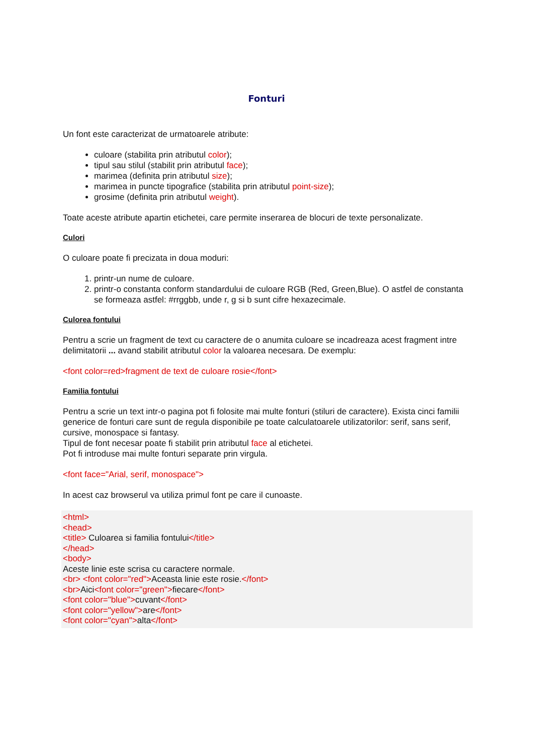Fonturi
Un font este caracterizat de urmatoarele atribute:
culoare (stabilita prin atributul color);
tipul sau stilul (stabilit prin atributul face);
marimea (definita prin atributul size);
marimea in puncte tipografice (stabilita prin atributul point-size);
grosime (definita prin atributul weight).
Toate aceste atribute apartin etichetei, care permite inserarea de blocuri de texte personalizate.
Culori
O culoare poate fi precizata in doua moduri:
1. printr-un nume de culoare.
2. printr-o constanta conform standardului de culoare RGB (Red, Green,Blue). O astfel de constanta se formeaza astfel: #rrggbb, unde r, g si b sunt cifre hexazecimale.
Culorea fontului
Pentru a scrie un fragment de text cu caractere de o anumita culoare se incadreaza acest fragment intre delimitatorii ... avand stabilit atributul color la valoarea necesara. De exemplu:
<font color=red>fragment de text de culoare rosie</font>
Familia fontului
Pentru a scrie un text intr-o pagina pot fi folosite mai multe fonturi (stiluri de caractere). Exista cinci familii generice de fonturi care sunt de regula disponibile pe toate calculatoarele utilizatorilor: serif, sans serif, cursive, monospace si fantasy.
Tipul de font necesar poate fi stabilit prin atributul face al etichetei.
Pot fi introduse mai multe fonturi separate prin virgula.
<font face="Arial, serif, monospace">
In acest caz browserul va utiliza primul font pe care il cunoaste.
<html>
<head>
<title> Culoarea si familia fontului</title>
</head>
<body>
Aceste linie este scrisa cu caractere normale.
<br> <font color="red">Aceasta linie este rosie.</font>
<br>Aici<font color="green">fiecare</font>
<font color="blue">cuvant</font>
<font color="yellow">are</font>
<font color="cyan">alta</font>